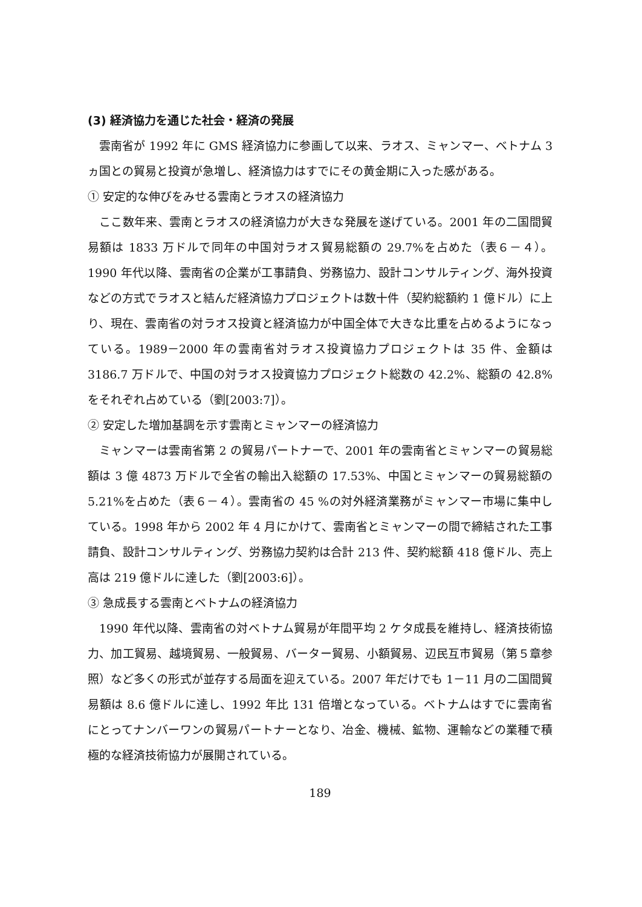(3) 経済協力を通じた社会・経済の発展
雲南省が 1992 年に GMS 経済協力に参画して以来、ラオス、ミャンマー、ベトナム 3 ヵ国との貿易と投資が急増し、経済協力はすでにその黄金期に入った感がある。
① 安定的な伸びをみせる雲南とラオスの経済協力
ここ数年来、雲南とラオスの経済協力が大きな発展を遂げている。2001 年の二国間貿易額は 1833 万ドルで同年の中国対ラオス貿易総額の 29.7%を占めた（表６－４）。1990 年代以降、雲南省の企業が工事請負、労務協力、設計コンサルティング、海外投資などの方式でラオスと結んだ経済協力プロジェクトは数十件（契約総額約 1 億ドル）に上り、現在、雲南省の対ラオス投資と経済協力が中国全体で大きな比重を占めるようになっている。1989－2000 年の雲南省対ラオス投資協力プロジェクトは 35 件、金額は 3186.7 万ドルで、中国の対ラオス投資協力プロジェクト総数の 42.2%、総額の 42.8%をそれぞれ占めている（劉[2003:7]）。
② 安定した増加基調を示す雲南とミャンマーの経済協力
ミャンマーは雲南省第 2 の貿易パートナーで、2001 年の雲南省とミャンマーの貿易総額は 3 億 4873 万ドルで全省の輸出入総額の 17.53%、中国とミャンマーの貿易総額の 5.21%を占めた（表６－４）。雲南省の 45 %の対外経済業務がミャンマー市場に集中している。1998 年から 2002 年 4 月にかけて、雲南省とミャンマーの間で締結された工事請負、設計コンサルティング、労務協力契約は合計 213 件、契約総額 418 億ドル、売上高は 219 億ドルに達した（劉[2003:6]）。
③ 急成長する雲南とベトナムの経済協力
1990 年代以降、雲南省の対ベトナム貿易が年間平均 2 ケタ成長を維持し、経済技術協力、加工貿易、越境貿易、一般貿易、バーター貿易、小額貿易、辺民互市貿易（第５章参照）など多くの形式が並存する局面を迎えている。2007 年だけでも 1－11 月の二国間貿易額は 8.6 億ドルに達し、1992 年比 131 倍増となっている。ベトナムはすでに雲南省にとってナンバーワンの貿易パートナーとなり、冶金、機械、鉱物、運輸などの業種で積極的な経済技術協力が展開されている。
189